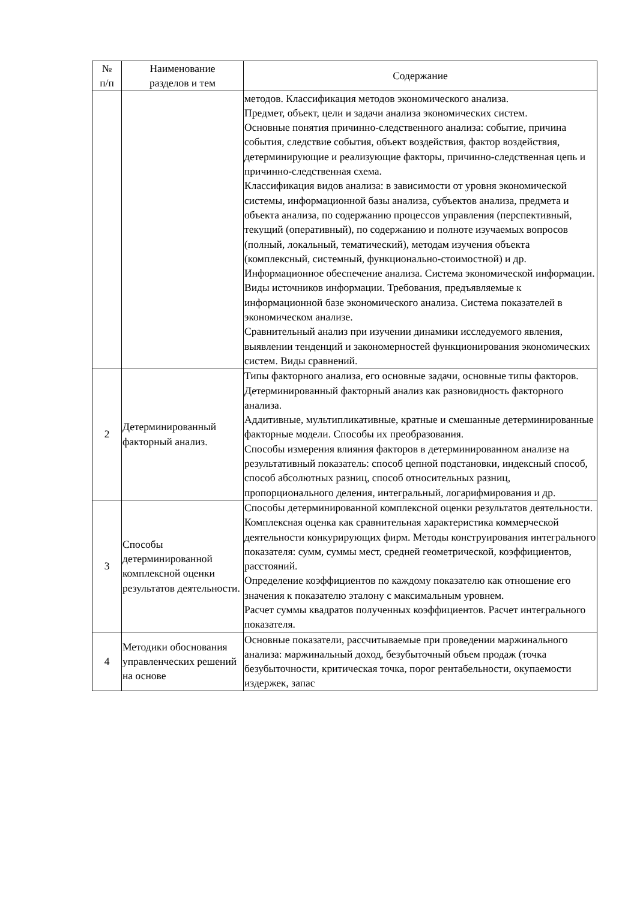| № п/п | Наименование разделов и тем | Содержание |
| --- | --- | --- |
| | | методов. Классификация методов экономического анализа. Предмет, объект, цели и задачи анализа экономических систем. Основные понятия причинно-следственного анализа: событие, причина события, следствие события, объект воздействия, фактор воздействия, детерминирующие и реализующие факторы, причинно-следственная цепь и причинно-следственная схема. Классификация видов анализа: в зависимости от уровня экономической системы, информационной базы анализа, субъектов анализа, предмета и объекта анализа, по содержанию процессов управления (перспективный, текущий (оперативный), по содержанию и полноте изучаемых вопросов (полный, локальный, тематический), методам изучения объекта (комплексный, системный, функционально-стоимостной) и др. Информационное обеспечение анализа. Система экономической информации. Виды источников информации. Требования, предъявляемые к информационной базе экономического анализа. Система показателей в экономическом анализе. Сравнительный анализ при изучении динамики исследуемого явления, выявлении тенденций и закономерностей функционирования экономических систем. Виды сравнений. |
| 2 | Детерминированный факторный анализ. | Типы факторного анализа, его основные задачи, основные типы факторов. Детерминированный факторный анализ как разновидность факторного анализа. Аддитивные, мультипликативные, кратные и смешанные детерминированные факторные модели. Способы их преобразования. Способы измерения влияния факторов в детерминированном анализе на результативный показатель: способ цепной подстановки, индексный способ, способ абсолютных разниц, способ относительных разниц, пропорционального деления, интегральный, логарифмирования и др. |
| 3 | Способы детерминированной комплексной оценки результатов деятельности. | Способы детерминированной комплексной оценки результатов деятельности. Комплексная оценка как сравнительная характеристика коммерческой деятельности конкурирующих фирм. Методы конструирования интегрального показателя: сумм, суммы мест, средней геометрической, коэффициентов, расстояний. Определение коэффициентов по каждому показателю как отношение его значения к показателю эталону с максимальным уровнем. Расчет суммы квадратов полученных коэффициентов. Расчет интегрального показателя. |
| 4 | Методики обоснования управленческих решений на основе | Основные показатели, рассчитываемые при проведении маржинального анализа: маржинальный доход, безубыточный объем продаж (точка безубыточности, критическая точка, порог рентабельности, окупаемости издержек, запас |